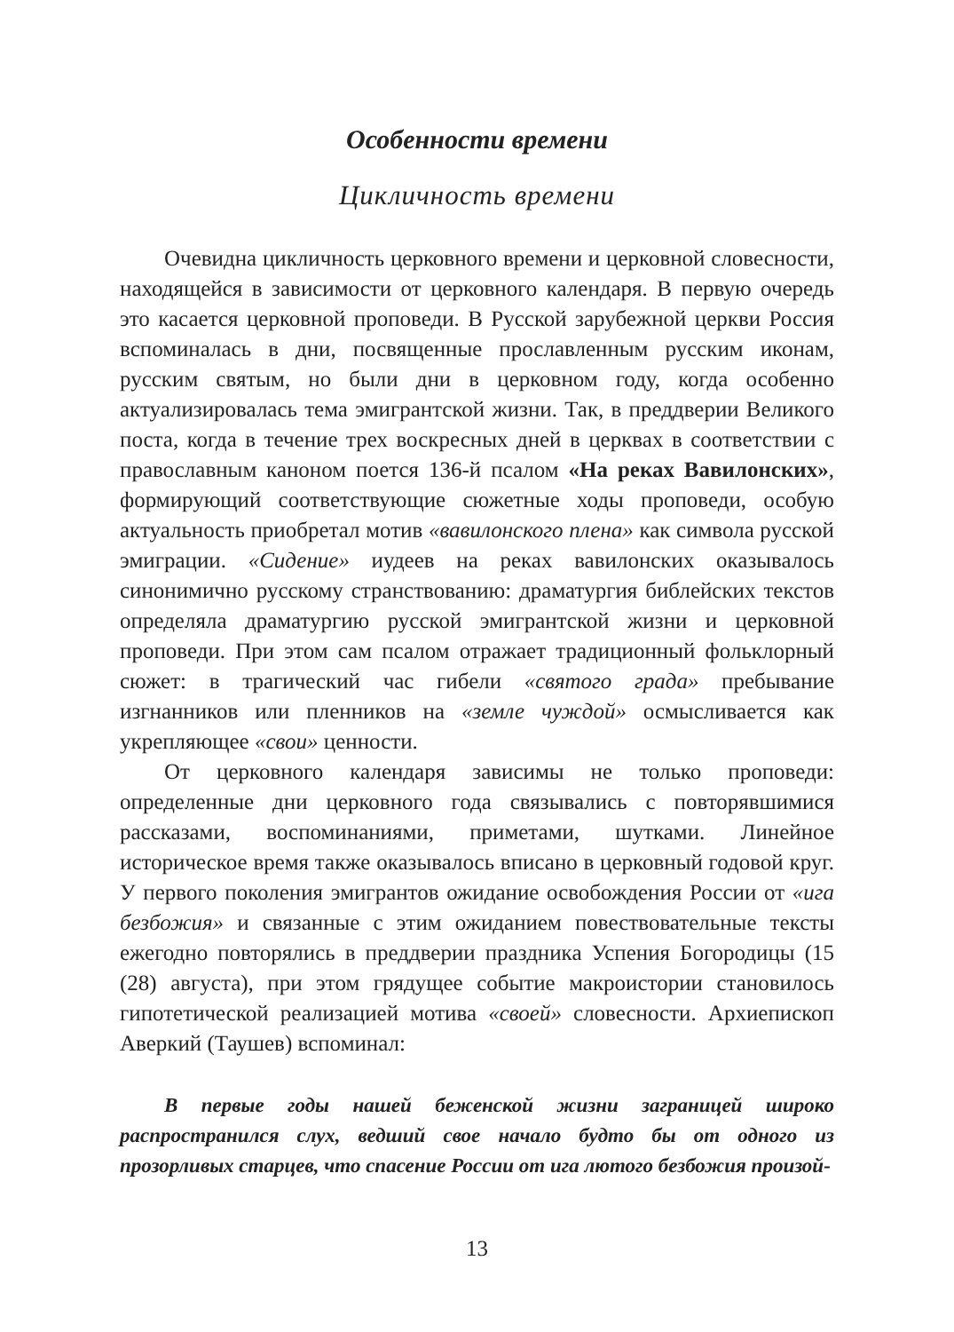Особенности времени
Цикличность времени
Очевидна цикличность церковного времени и церковной словесности, находящейся в зависимости от церковного календаря. В первую очередь это касается церковной проповеди. В Русской зарубежной церкви Россия вспоминалась в дни, посвященные прославленным русским иконам, русским святым, но были дни в церковном году, когда особенно актуализировалась тема эмигрантской жизни. Так, в преддверии Великого поста, когда в течение трех воскресных дней в церквах в соответствии с православным каноном поется 136-й псалом «На реках Вавилонских», формирующий соответствующие сюжетные ходы проповеди, особую актуальность приобретал мотив «вавилонского плена» как символа русской эмиграции. «Сидение» иудеев на реках вавилонских оказывалось синонимично русскому странствованию: драматургия библейских текстов определяла драматургию русской эмигрантской жизни и церковной проповеди. При этом сам псалом отражает традиционный фольклорный сюжет: в трагический час гибели «святого града» пребывание изгнанников или пленников на «земле чуждой» осмысливается как укрепляющее «свои» ценности.
От церковного календаря зависимы не только проповеди: определенные дни церковного года связывались с повторявшимися рассказами, воспоминаниями, приметами, шутками. Линейное историческое время также оказывалось вписано в церковный годовой круг. У первого поколения эмигрантов ожидание освобождения России от «ига безбожия» и связанные с этим ожиданием повествовательные тексты ежегодно повторялись в преддверии праздника Успения Богородицы (15 (28) августа), при этом грядущее событие макроистории становилось гипотетической реализацией мотива «своей» словесности. Архиепископ Аверкий (Таушев) вспоминал:
В первые годы нашей беженской жизни заграницей широко распространился слух, ведший свое начало будто бы от одного из прозорливых старцев, что спасение России от ига лютого безбожия произой-
13